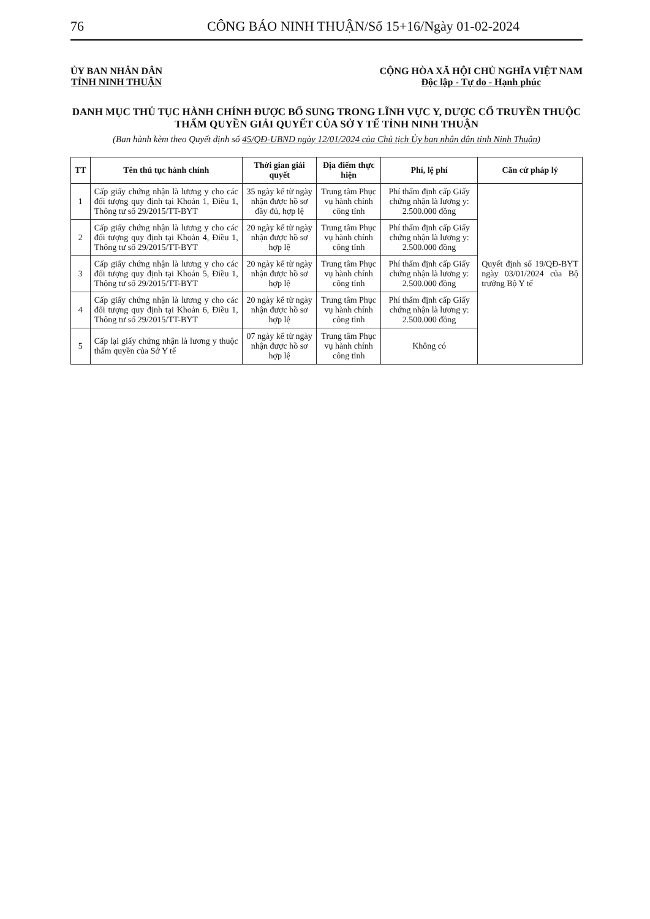76
CÔNG BÁO NINH THUẬN/Số 15+16/Ngày 01-02-2024
ỦY BAN NHÂN DÂN
TỈNH NINH THUẬN
CỘNG HÒA XÃ HỘI CHỦ NGHĨA VIỆT NAM
Độc lập - Tự do - Hạnh phúc
DANH MỤC THỦ TỤC HÀNH CHÍNH ĐƯỢC BỔ SUNG TRONG LĨNH VỰC Y, DƯỢC CỔ TRUYỀN THUỘC THẨM QUYỀN GIẢI QUYẾT CỦA SỞ Y TẾ TỈNH NINH THUẬN
(Ban hành kèm theo Quyết định số 45/QĐ-UBND ngày 12/01/2024 của Chủ tịch Ủy ban nhân dân tỉnh Ninh Thuận)
| TT | Tên thủ tục hành chính | Thời gian giải quyết | Địa điểm thực hiện | Phí, lệ phí | Căn cứ pháp lý |
| --- | --- | --- | --- | --- | --- |
| 1 | Cấp giấy chứng nhận là lương y cho các đối tượng quy định tại Khoản 1, Điều 1, Thông tư số 29/2015/TT-BYT | 35 ngày kể từ ngày nhận được hồ sơ đầy đủ, hợp lệ | Trung tâm Phục vụ hành chính công tỉnh | Phí thẩm định cấp Giấy chứng nhận là lương y: 2.500.000 đồng | Quyết định số 19/QĐ-BYT ngày 03/01/2024 của Bộ trưởng Bộ Y tế |
| 2 | Cấp giấy chứng nhận là lương y cho các đối tượng quy định tại Khoản 4, Điều 1, Thông tư số 29/2015/TT-BYT | 20 ngày kể từ ngày nhận được hồ sơ hợp lệ | Trung tâm Phục vụ hành chính công tỉnh | Phí thẩm định cấp Giấy chứng nhận là lương y: 2.500.000 đồng | |
| 3 | Cấp giấy chứng nhận là lương y cho các đối tượng quy định tại Khoản 5, Điều 1, Thông tư số 29/2015/TT-BYT | 20 ngày kể từ ngày nhận được hồ sơ hợp lệ | Trung tâm Phục vụ hành chính công tỉnh | Phí thẩm định cấp Giấy chứng nhận là lương y: 2.500.000 đồng | |
| 4 | Cấp giấy chứng nhận là lương y cho các đối tượng quy định tại Khoản 6, Điều 1, Thông tư số 29/2015/TT-BYT | 20 ngày kể từ ngày nhận được hồ sơ hợp lệ | Trung tâm Phục vụ hành chính công tỉnh | Phí thẩm định cấp Giấy chứng nhận là lương y: 2.500.000 đồng | |
| 5 | Cấp lại giấy chứng nhận là lương y thuộc thẩm quyền của Sở Y tế | 07 ngày kể từ ngày nhận được hồ sơ hợp lệ | Trung tâm Phục vụ hành chính công tỉnh | Không có | |